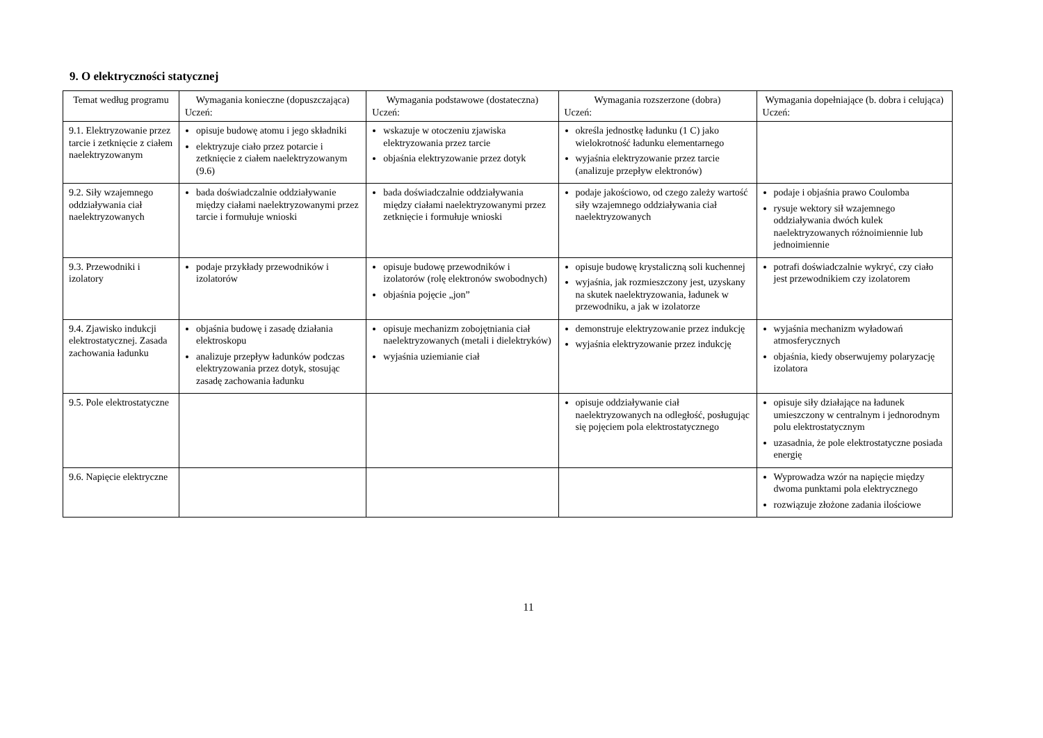9. O elektryczności statycznej
| Temat według programu | Wymagania konieczne (dopuszczająca) Uczeń: | Wymagania podstawowe (dostateczna) Uczeń: | Wymagania rozszerzone (dobra) Uczeń: | Wymagania dopełniające (b. dobra i celująca) Uczeń: |
| --- | --- | --- | --- | --- |
| 9.1. Elektryzowanie przez tarcie i zetknięcie z ciałem naelektryzowanym | opisuje budowę atomu i jego składniki elektryzuje ciało przez potarcie i zetknięcie z ciałem naelektryzowanym (9.6) | wskazuje w otoczeniu zjawiska elektryzowania przez tarcie objaśnia elektryzowanie przez dotyk | określa jednostkę ładunku (1 C) jako wielokrotność ładunku elementarnego wyjaśnia elektryzowanie przez tarcie (analizuje przepływ elektronów) | |
| 9.2. Siły wzajemnego oddziaływania ciał naelektryzowanych | bada doświadczalnie oddziaływanie między ciałami naelektryzowanymi przez tarcie i formułuje wnioski | bada doświadczalnie oddziaływania między ciałami naelektryzowanymi przez zetknięcie i formułuje wnioski | podaje jakościowo, od czego zależy wartość siły wzajemnego oddziaływania ciał naelektryzowanych | podaje i objaśnia prawo Coulomba rysuje wektory sił wzajemnego oddziaływania dwóch kulek naelektryzowanych różnoimiennie lub jednoimiennie |
| 9.3. Przewodniki i izolatory | podaje przykłady przewodników i izolatorów | opisuje budowę przewodników i izolatorów (rolę elektronów swobodnych) objaśnia pojęcie „jon” | opisuje budowę krystaliczną soli kuchennej wyjaśnia, jak rozmieszczony jest, uzyskany na skutek naelektryzowania, ładunek w przewodniku, a jak w izolatorze | potrafi doświadczalnie wykryć, czy ciało jest przewodnikiem czy izolatorem |
| 9.4. Zjawisko indukcji elektrostatycznej. Zasada zachowania ładunku | objaśnia budowę i zasadę działania elektroskopu analizuje przepływ ładunków podczas elektryzowania przez dotyk, stosując zasadę zachowania ładunku | opisuje mechanizm zobojętniania ciał naelektryzowanych (metali i dielektryków) wyjaśnia uziemianie ciał | demonstruje elektryzowanie przez indukcję wyjaśnia elektryzowanie przez indukcję | wyjaśnia mechanizm wyładowań atmosferycznych objaśnia, kiedy obserwujemy polaryzację izolatora |
| 9.5. Pole elektrostatyczne | | | opisuje oddziaływanie ciał naelektryzowanych na odległość, posługując się pojęciem pola elektrostatycznego | opisuje siły działające na ładunek umieszczony w centralnym i jednorodnym polu elektrostatycznym uzasadnia, że pole elektrostatyczne posiada energię |
| 9.6. Napięcie elektryczne | | | | Wyprowadza wzór na napięcie między dwoma punktami pola elektrycznego rozwiązuje złożone zadania ilościowe |
11